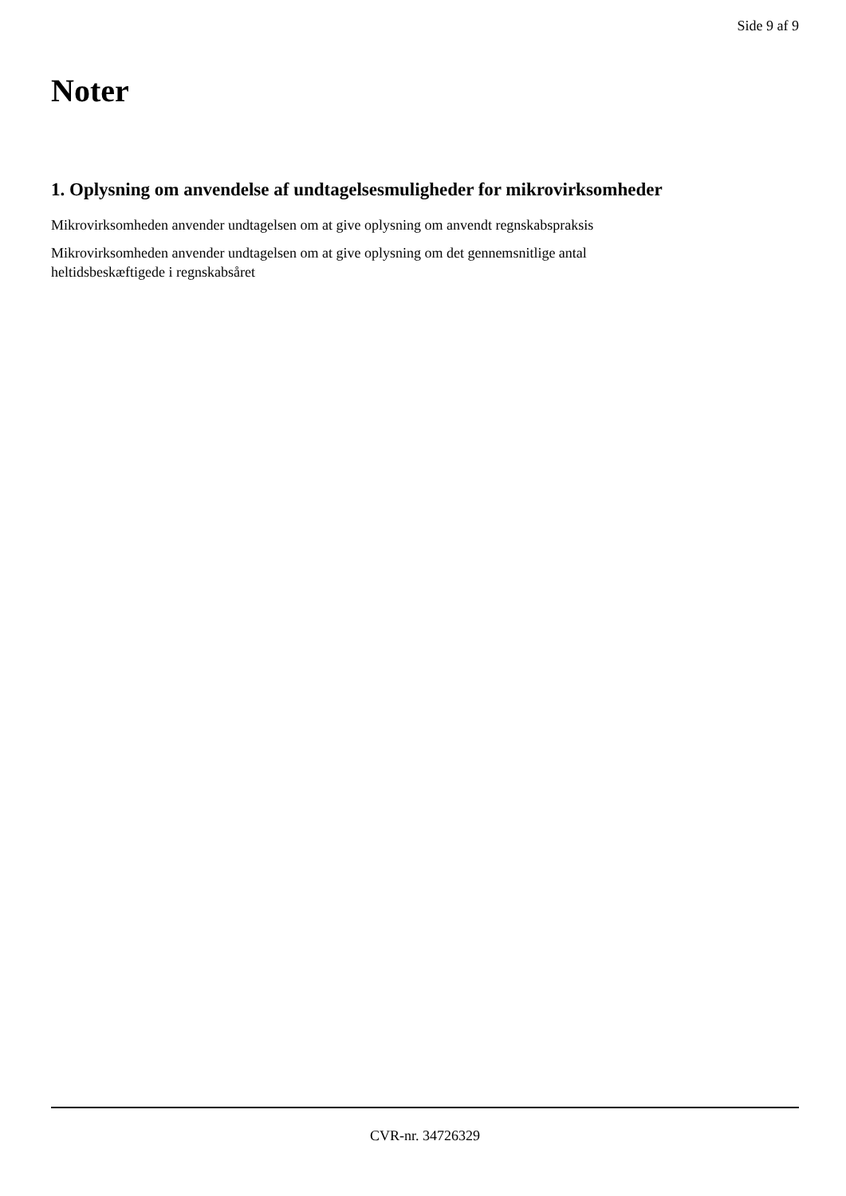Side 9 af 9
Noter
1. Oplysning om anvendelse af undtagelsesmuligheder for mikrovirksomheder
Mikrovirksomheden anvender undtagelsen om at give oplysning om anvendt regnskabspraksis
Mikrovirksomheden anvender undtagelsen om at give oplysning om det gennemsnitlige antal
heltidsbeskæftigede i regnskabsåret
CVR-nr. 34726329